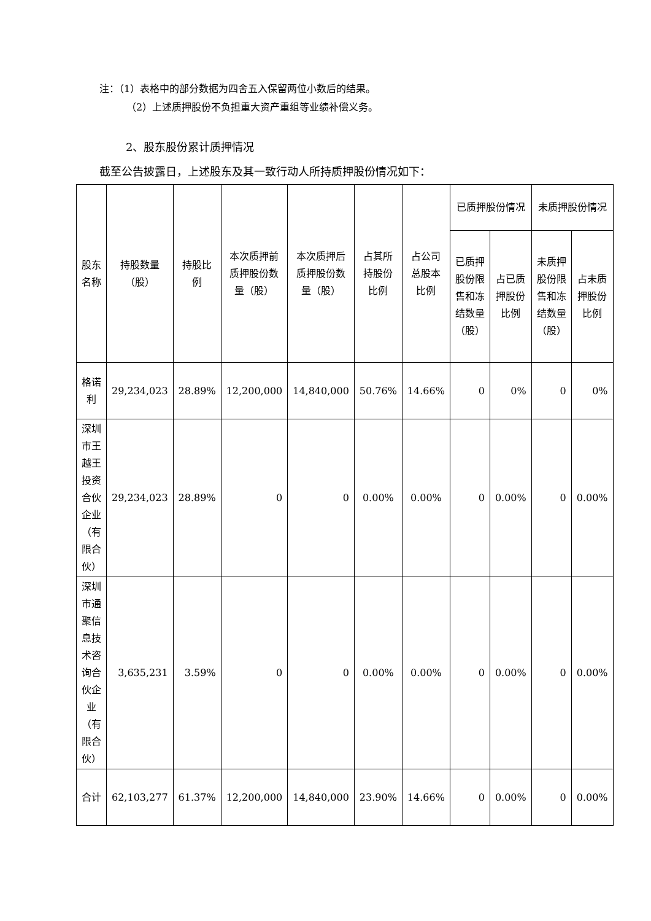注：（1）表格中的部分数据为四舍五入保留两位小数后的结果。
（2）上述质押股份不负担重大资产重组等业绩补偿义务。
2、股东股份累计质押情况
截至公告披露日，上述股东及其一致行动人所持质押股份情况如下：
| 股东名称 | 持股数量（股） | 持股比例 | 本次质押前质押股份数量（股） | 本次质押后质押股份数量（股） | 占其所持股份比例 | 占公司总股本比例 | 已质押股份情况 | | 未质押股份情况 | |
| --- | --- | --- | --- | --- | --- | --- | --- | --- | --- | --- |
| | | | | | | | 已质押股份限售和冻结数量（股） | 占已质押股份比例 | 未质押股份限售和冻结数量（股） | 占未质押股份比例 |
| 格诺利 | 29,234,023 | 28.89% | 12,200,000 | 14,840,000 | 50.76% | 14.66% | 0 | 0% | 0 | 0% |
| 深圳市王越王投资合伙企业（有限合伙） | 29,234,023 | 28.89% | 0 | 0 | 0.00% | 0.00% | 0 | 0.00% | 0 | 0.00% |
| 深圳市通聚信息技术咨询合伙企业（有限合伙） | 3,635,231 | 3.59% | 0 | 0 | 0.00% | 0.00% | 0 | 0.00% | 0 | 0.00% |
| 合计 | 62,103,277 | 61.37% | 12,200,000 | 14,840,000 | 23.90% | 14.66% | 0 | 0.00% | 0 | 0.00% |